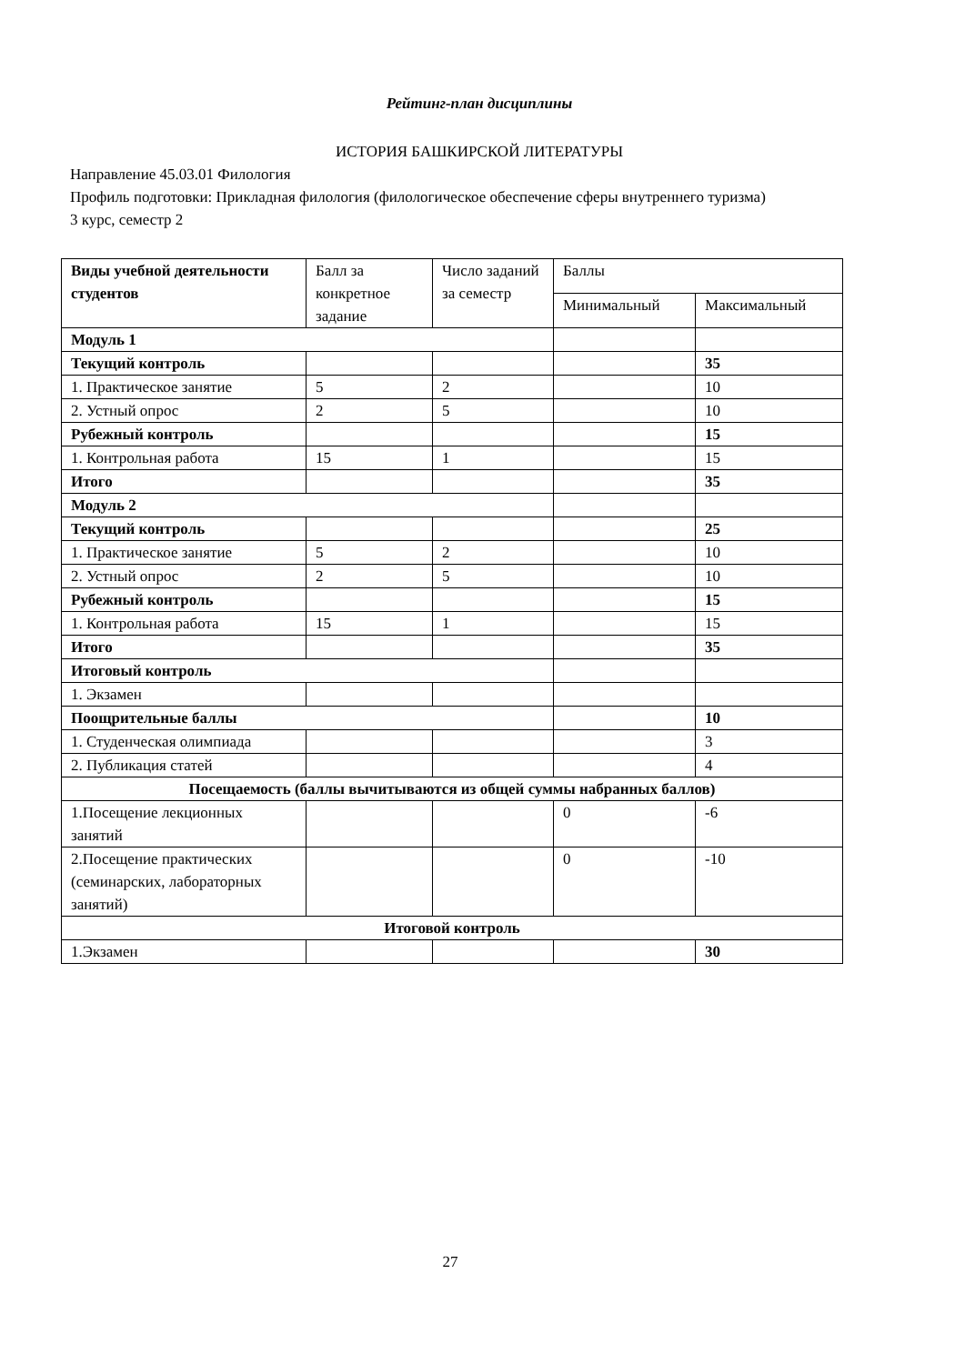Рейтинг-план дисциплины
ИСТОРИЯ БАШКИРСКОЙ ЛИТЕРАТУРЫ
Направление 45.03.01 Филология
Профиль подготовки: Прикладная филология (филологическое обеспечение сферы внутреннего туризма)
3 курс, семестр 2
| Виды учебной деятельности студентов | Балл за конкретное задание | Число заданий за семестр | Баллы | |
| --- | --- | --- | --- | --- |
| | | | Минимальный | Максимальный |
| Модуль 1 | | | | |
| Текущий контроль | | | | 35 |
| 1. Практическое занятие | 5 | 2 | | 10 |
| 2. Устный опрос | 2 | 5 | | 10 |
| Рубежный контроль | | | | 15 |
| 1. Контрольная работа | 15 | 1 | | 15 |
| Итого | | | | 35 |
| Модуль 2 | | | | |
| Текущий контроль | | | | 25 |
| 1. Практическое занятие | 5 | 2 | | 10 |
| 2. Устный опрос | 2 | 5 | | 10 |
| Рубежный контроль | | | | 15 |
| 1. Контрольная работа | 15 | 1 | | 15 |
| Итого | | | | 35 |
| Итоговый контроль | | | | |
| 1. Экзамен | | | | |
| Поощрительные баллы | | | | 10 |
| 1. Студенческая олимпиада | | | | 3 |
| 2. Публикация статей | | | | 4 |
| Посещаемость (баллы вычитываются из общей суммы набранных баллов) | | | | |
| 1.Посещение лекционных занятий | | | 0 | -6 |
| 2.Посещение практических (семинарских, лабораторных занятий) | | | 0 | -10 |
| Итоговой контроль | | | | |
| 1.Экзамен | | | | 30 |
27